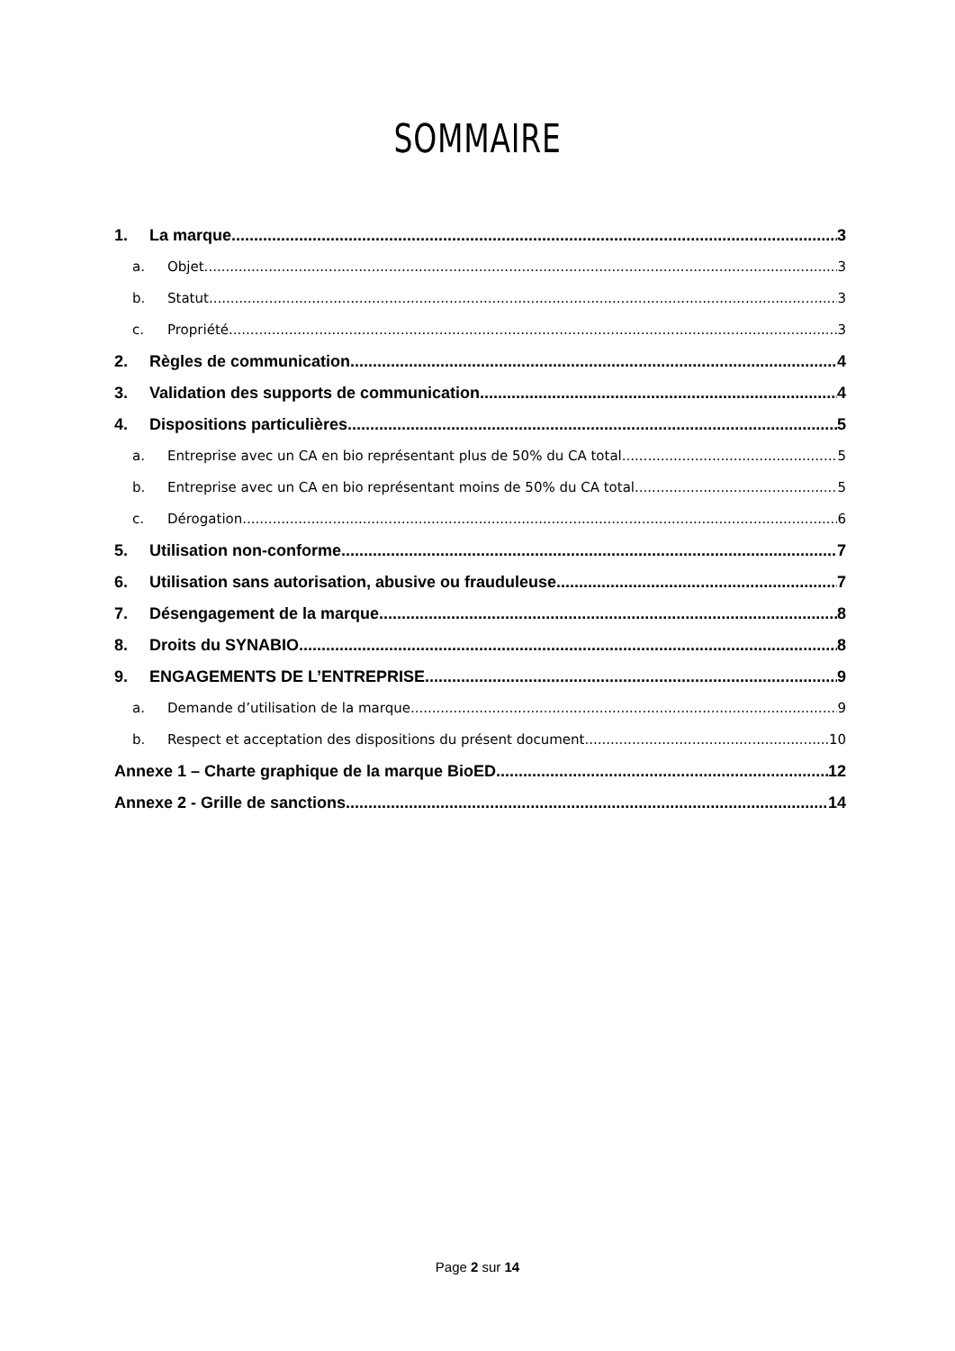SOMMAIRE
1. La marque 3
a. Objet 3
b. Statut 3
c. Propriété 3
2. Règles de communication 4
3. Validation des supports de communication 4
4. Dispositions particulières 5
a. Entreprise avec un CA en bio représentant plus de 50% du CA total 5
b. Entreprise avec un CA en bio représentant moins de 50% du CA total 5
c. Dérogation 6
5. Utilisation non-conforme 7
6. Utilisation sans autorisation, abusive ou frauduleuse 7
7. Désengagement de la marque 8
8. Droits du SYNABIO 8
9. ENGAGEMENTS DE L’ENTREPRISE 9
a. Demande d’utilisation de la marque 9
b. Respect et acceptation des dispositions du présent document 10
Annexe 1 – Charte graphique de la marque BioED 12
Annexe 2 - Grille de sanctions 14
Page 2 sur 14